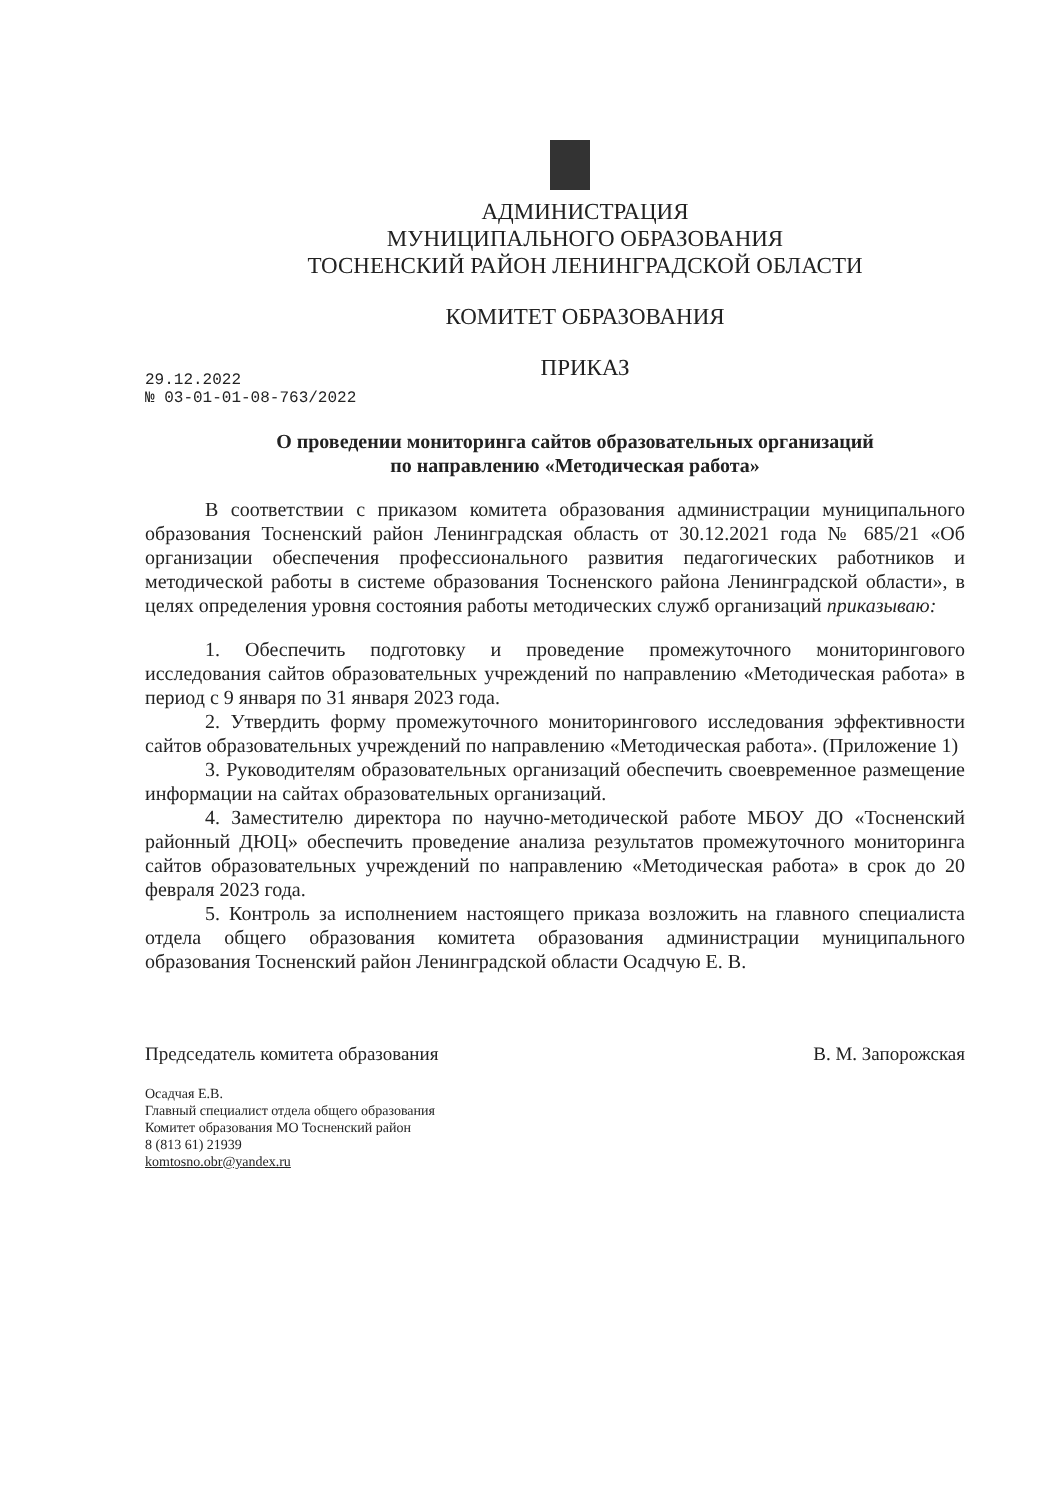АДМИНИСТРАЦИЯ
МУНИЦИПАЛЬНОГО ОБРАЗОВАНИЯ
ТОСНЕНСКИЙ РАЙОН ЛЕНИНГРАДСКОЙ ОБЛАСТИ
КОМИТЕТ ОБРАЗОВАНИЯ
ПРИКАЗ
29.12.2022
№ 03-01-01-08-763/2022
О проведении мониторинга сайтов образовательных организаций
по направлению «Методическая работа»
В соответствии с приказом комитета образования администрации муниципального образования Тосненский район Ленинградская область от 30.12.2021 года № 685/21 «Об организации обеспечения профессионального развития педагогических работников и методической работы в системе образования Тосненского района Ленинградской области», в целях определения уровня состояния работы методических служб организаций приказываю:
1. Обеспечить подготовку и проведение промежуточного мониторингового исследования сайтов образовательных учреждений по направлению «Методическая работа» в период с 9 января по 31 января 2023 года.
2. Утвердить форму промежуточного мониторингового исследования эффективности сайтов образовательных учреждений по направлению «Методическая работа». (Приложение 1)
3. Руководителям образовательных организаций обеспечить своевременное размещение информации на сайтах образовательных организаций.
4. Заместителю директора по научно-методической работе МБОУ ДО «Тосненский районный ДЮЦ» обеспечить проведение анализа результатов промежуточного мониторинга сайтов образовательных учреждений по направлению «Методическая работа» в срок до 20 февраля 2023 года.
5. Контроль за исполнением настоящего приказа возложить на главного специалиста отдела общего образования комитета образования администрации муниципального образования Тосненский район Ленинградской области Осадчую Е. В.
Председатель комитета образования В. М. Запорожская
Осадчая Е.В.
Главный специалист отдела общего образования
Комитет образования МО Тосненский район
8 (813 61) 21939
komtosno.obr@yandex.ru